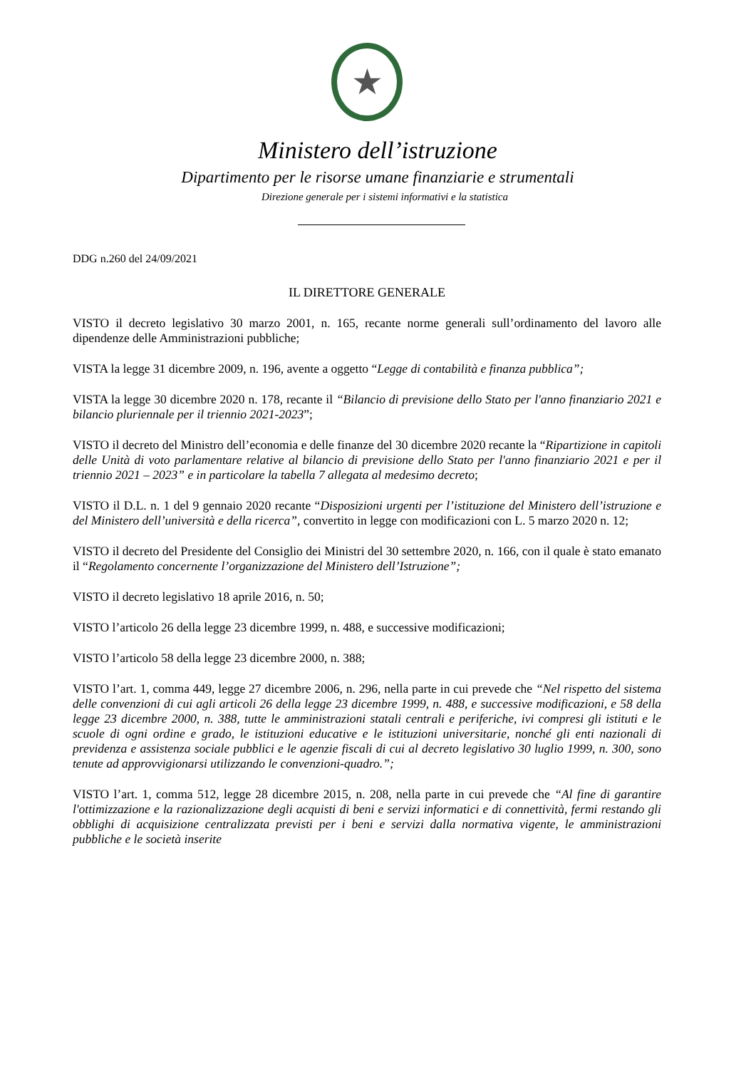★
Ministero dell’istruzione
Dipartimento per le risorse umane finanziarie e strumentali
Direzione generale per i sistemi informativi e la statistica
DDG n.260 del 24/09/2021
IL DIRETTORE GENERALE
VISTO il decreto legislativo 30 marzo 2001, n. 165, recante norme generali sull’ordinamento del lavoro alle dipendenze delle Amministrazioni pubbliche;
VISTA la legge 31 dicembre 2009, n. 196, avente a oggetto “Legge di contabilità e finanza pubblica”;
VISTA la legge 30 dicembre 2020 n. 178, recante il “Bilancio di previsione dello Stato per l'anno finanziario 2021 e bilancio pluriennale per il triennio 2021-2023”;
VISTO il decreto del Ministro dell’economia e delle finanze del 30 dicembre 2020 recante la “Ripartizione in capitoli delle Unità di voto parlamentare relative al bilancio di previsione dello Stato per l'anno finanziario 2021 e per il triennio 2021 – 2023” e in particolare la tabella 7 allegata al medesimo decreto;
VISTO il D.L. n. 1 del 9 gennaio 2020 recante “Disposizioni urgenti per l’istituzione del Ministero dell’istruzione e del Ministero dell’università e della ricerca”, convertito in legge con modificazioni con L. 5 marzo 2020 n. 12;
VISTO il decreto del Presidente del Consiglio dei Ministri del 30 settembre 2020, n. 166, con il quale è stato emanato il “Regolamento concernente l’organizzazione del Ministero dell’Istruzione”;
VISTO il decreto legislativo 18 aprile 2016, n. 50;
VISTO l’articolo 26 della legge 23 dicembre 1999, n. 488, e successive modificazioni;
VISTO l’articolo 58 della legge 23 dicembre 2000, n. 388;
VISTO l’art. 1, comma 449, legge 27 dicembre 2006, n. 296, nella parte in cui prevede che “Nel rispetto del sistema delle convenzioni di cui agli articoli 26 della legge 23 dicembre 1999, n. 488, e successive modificazioni, e 58 della legge 23 dicembre 2000, n. 388, tutte le amministrazioni statali centrali e periferiche, ivi compresi gli istituti e le scuole di ogni ordine e grado, le istituzioni educative e le istituzioni universitarie, nonché gli enti nazionali di previdenza e assistenza sociale pubblici e le agenzie fiscali di cui al decreto legislativo 30 luglio 1999, n. 300, sono tenute ad approvvigionarsi utilizzando le convenzioni-quadro.”;
VISTO l’art. 1, comma 512, legge 28 dicembre 2015, n. 208, nella parte in cui prevede che “Al fine di garantire l'ottimizzazione e la razionalizzazione degli acquisti di beni e servizi informatici e di connettività, fermi restando gli obblighi di acquisizione centralizzata previsti per i beni e servizi dalla normativa vigente, le amministrazioni pubbliche e le società inserite